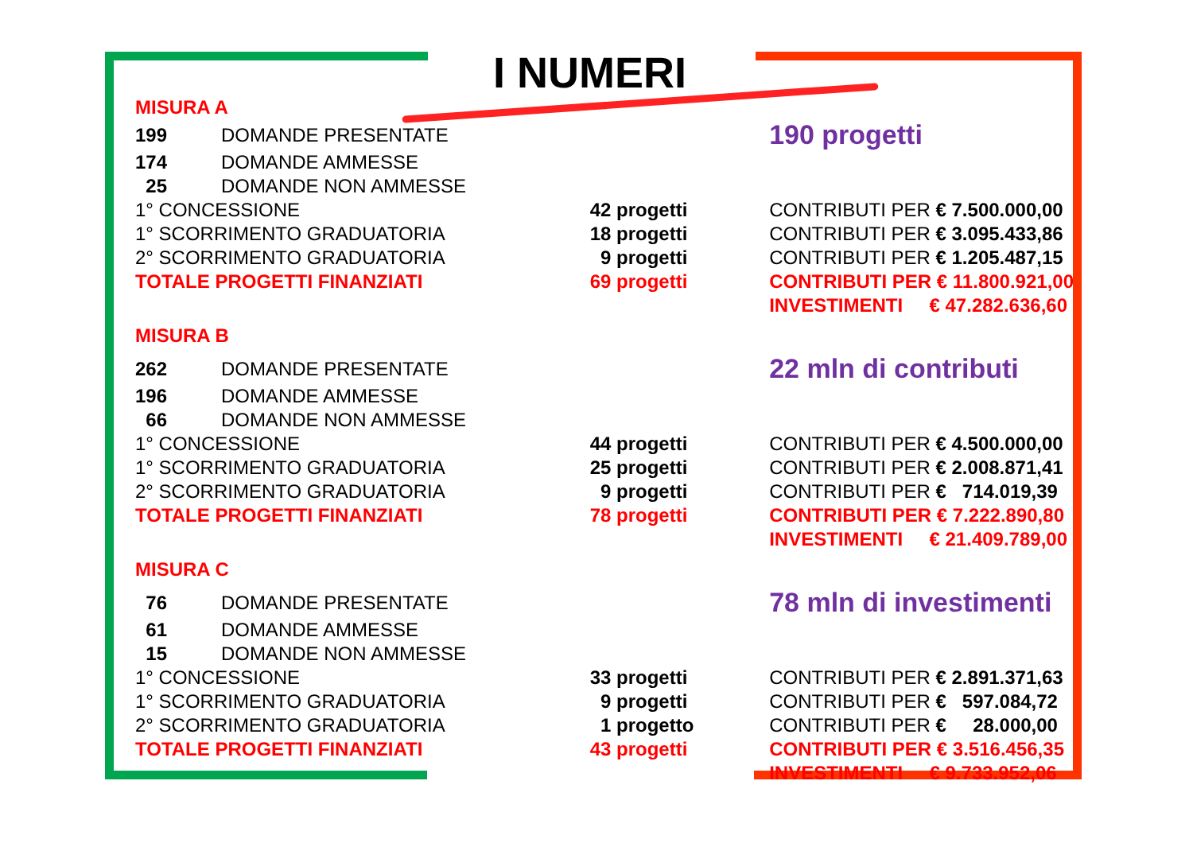I NUMERI
| MISURA A | | | |
| 199 | DOMANDE PRESENTATE | | 190 progetti |
| 174 | DOMANDE AMMESSE | | |
| 25 | DOMANDE NON AMMESSE | | |
| 1° CONCESSIONE | | 42 progetti | CONTRIBUTI PER € 7.500.000,00 |
| 1° SCORRIMENTO GRADUATORIA | | 18 progetti | CONTRIBUTI PER € 3.095.433,86 |
| 2° SCORRIMENTO GRADUATORIA | | 9 progetti | CONTRIBUTI PER € 1.205.487,15 |
| TOTALE PROGETTI FINANZIATI | | 69 progetti | CONTRIBUTI PER € 11.800.921,00 |
| | | | INVESTIMENTI € 47.282.636,60 |
| MISURA B | | | |
| 262 | DOMANDE PRESENTATE | | 22 mln di contributi |
| 196 | DOMANDE AMMESSE | | |
| 66 | DOMANDE NON AMMESSE | | |
| 1° CONCESSIONE | | 44 progetti | CONTRIBUTI PER € 4.500.000,00 |
| 1° SCORRIMENTO GRADUATORIA | | 25 progetti | CONTRIBUTI PER € 2.008.871,41 |
| 2° SCORRIMENTO GRADUATORIA | | 9 progetti | CONTRIBUTI PER € 714.019,39 |
| TOTALE PROGETTI FINANZIATI | | 78 progetti | CONTRIBUTI PER € 7.222.890,80 |
| | | | INVESTIMENTI € 21.409.789,00 |
| MISURA C | | | |
| 76 | DOMANDE PRESENTATE | | 78 mln di investimenti |
| 61 | DOMANDE AMMESSE | | |
| 15 | DOMANDE NON AMMESSE | | |
| 1° CONCESSIONE | | 33 progetti | CONTRIBUTI PER € 2.891.371,63 |
| 1° SCORRIMENTO GRADUATORIA | | 9 progetti | CONTRIBUTI PER € 597.084,72 |
| 2° SCORRIMENTO GRADUATORIA | | 1 progetto | CONTRIBUTI PER € 28.000,00 |
| TOTALE PROGETTI FINANZIATI | | 43 progetti | CONTRIBUTI PER € 3.516.456,35 |
| | | | INVESTIMENTI € 9.733.952,06 |